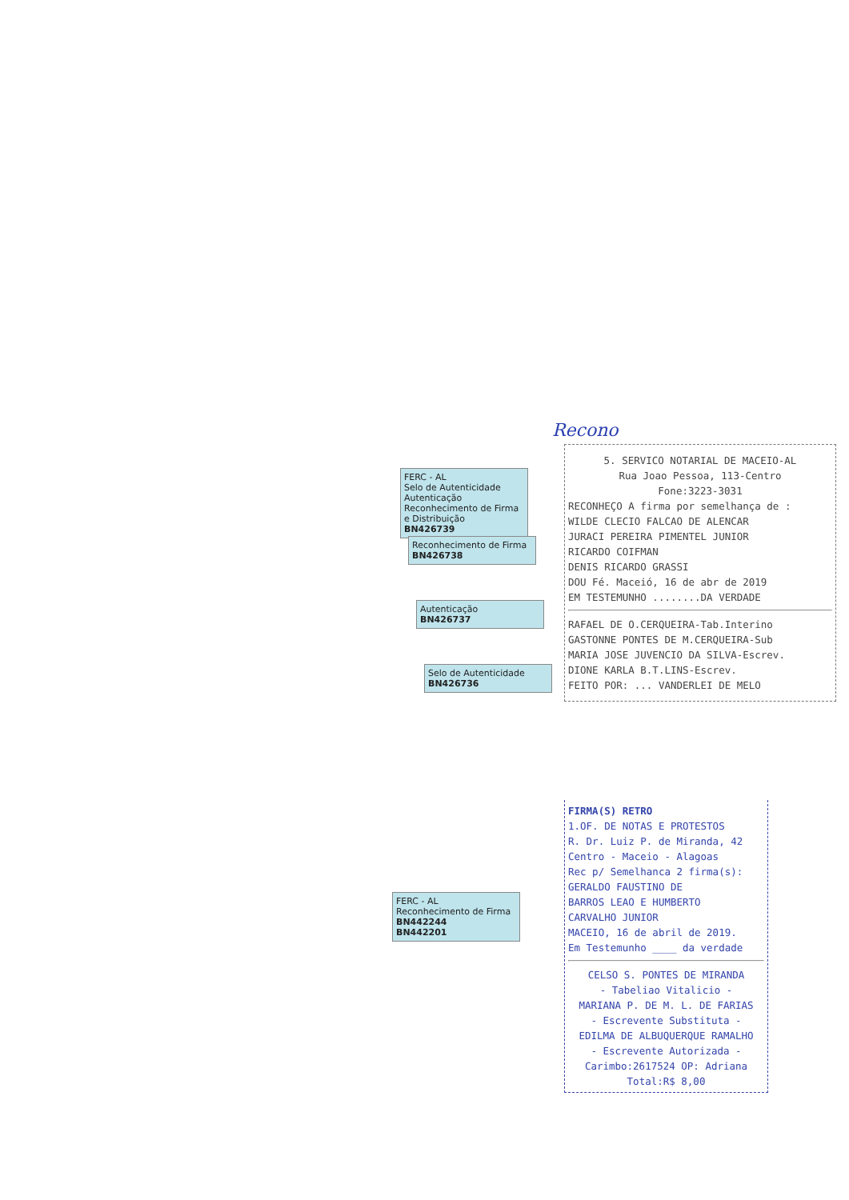Recono
5. SERVICO NOTARIAL DE MACEIO-AL
Rua Joao Pessoa, 113-Centro
Fone:3223-3031
RECONHEÇO A firma por semelhança de :
WILDE CLECIO FALCAO DE ALENCAR
JURACI PEREIRA PIMENTEL JUNIOR
RICARDO COIFMAN
DENIS RICARDO GRASSI
DOU Fé. Maceió, 16 de abr de 2019
EM TESTEMUNHO ........DA VERDADE
RAFAEL DE O.CERQUEIRA-Tab.Interino
GASTONNE PONTES DE M.CERQUEIRA-Sub
MARIA JOSE JUVENCIO DA SILVA-Escrev.
DIONE KARLA B.T.LINS-Escrev.
FEITO POR: ... VANDERLEI DE MELO
FIRMA(S) RETRO
1.OF. DE NOTAS E PROTESTOS
R. Dr. Luiz P. de Miranda, 42
Centro - Maceio - Alagoas
Rec p/ Semelhanca 2 firma(s):
GERALDO FAUSTINO DE
BARROS LEAO E HUMBERTO
CARVALHO JUNIOR
MACEIO, 16 de abril de 2019.
Em Testemunho ____ da verdade
CELSO S. PONTES DE MIRANDA
- Tabeliao Vitalicio -
MARIANA P. DE M. L. DE FARIAS
- Escrevente Substituta -
EDILMA DE ALBUQUERQUE RAMALHO
- Escrevente Autorizada -
Carimbo:2617524 OP: Adriana
Total:R$ 8,00
FERC - AL
Selo de Autenticidade
Autenticação Reconhecimento de Firma e Distribuição
BN426739
Reconhecimento de Firma
BN426738
Autenticação
BN426737
Selo de Autenticidade
BN426736
FERC - AL
Reconhecimento de Firma
BN442244
BN442201